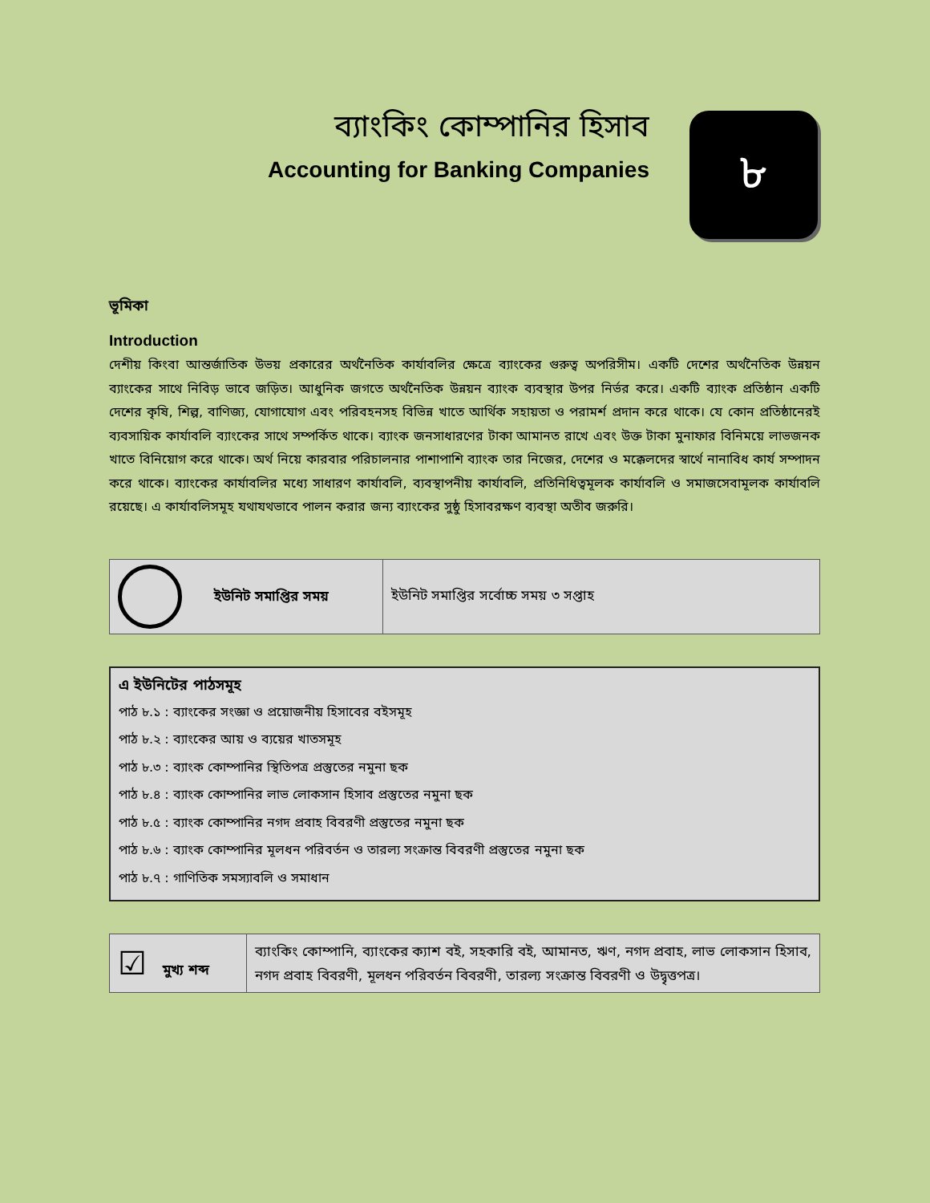ব্যাংকিং কোম্পানির হিসাব
Accounting for Banking Companies
৮
ভূমিকা
Introduction
দেশীয় কিংবা আন্তর্জাতিক উভয় প্রকারের অর্থনৈতিক কার্যাবলির ক্ষেত্রে ব্যাংকের গুরুত্ব অপরিসীম। একটি দেশের অর্থনৈতিক উন্নয়ন ব্যাংকের সাথে নিবিড় ভাবে জড়িত। আধুনিক জগতে অর্থনৈতিক উন্নয়ন ব্যাংক ব্যবস্থার উপর নির্ভর করে। একটি ব্যাংক প্রতিষ্ঠান একটি দেশের কৃষি, শিল্প, বাণিজ্য, যোগাযোগ এবং পরিবহনসহ বিভিন্ন খাতে আর্থিক সহায়তা ও পরামর্শ প্রদান করে থাকে। যে কোন প্রতিষ্ঠানেরই ব্যবসায়িক কার্যাবলি ব্যাংকের সাথে সম্পর্কিত থাকে। ব্যাংক জনসাধারণের টাকা আমানত রাখে এবং উক্ত টাকা মুনাফার বিনিময়ে লাভজনক খাতে বিনিয়োগ করে থাকে। অর্থ নিয়ে কারবার পরিচালনার পাশাপাশি ব্যাংক তার নিজের, দেশের ও মক্কেলদের স্বার্থে নানাবিধ কার্য সম্পাদন করে থাকে। ব্যাংকের কার্যাবলির মধ্যে সাধারণ কার্যাবলি, ব্যবস্থাপনীয় কার্যাবলি, প্রতিনিধিত্বমূলক কার্যাবলি ও সমাজসেবামূলক কার্যাবলি রয়েছে। এ কার্যাবলিসমূহ যথাযথভাবে পালন করার জন্য ব্যাংকের সুষ্ঠু হিসাবরক্ষণ ব্যবস্থা অতীব জরুরি।
| ইউনিট সমাপ্তির সময় | ইউনিট সমাপ্তির সর্বোচ্চ সময় ৩ সপ্তাহ |
এ ইউনিটের পাঠসমূহ
পাঠ ৮.১ : ব্যাংকের সংজ্ঞা ও প্রয়োজনীয় হিসাবের বইসমূহ
পাঠ ৮.২ : ব্যাংকের আয় ও ব্যয়ের খাতসমূহ
পাঠ ৮.৩ : ব্যাংক কোম্পানির স্থিতিপত্র প্রস্তুতের নমুনা ছক
পাঠ ৮.৪ : ব্যাংক কোম্পানির লাভ লোকসান হিসাব প্রস্তুতের নমুনা ছক
পাঠ ৮.৫ : ব্যাংক কোম্পানির নগদ প্রবাহ বিবরণী প্রস্তুতের নমুনা ছক
পাঠ ৮.৬ : ব্যাংক কোম্পানির মূলধন পরিবর্তন ও তারল্য সংক্রান্ত বিবরণী প্রস্তুতের নমুনা ছক
পাঠ ৮.৭ : গাণিতিক সমস্যাবলি ও সমাধান
| ☑ মুখ্য শব্দ | ব্যাংকিং কোম্পানি, ব্যাংকের ক্যাশ বই, সহকারি বই, আমানত, ঋণ, নগদ প্রবাহ, লাভ লোকসান হিসাব, নগদ প্রবাহ বিবরণী, মূলধন পরিবর্তন বিবরণী, তারল্য সংক্রান্ত বিবরণী ও উদ্বৃত্তপত্র। |